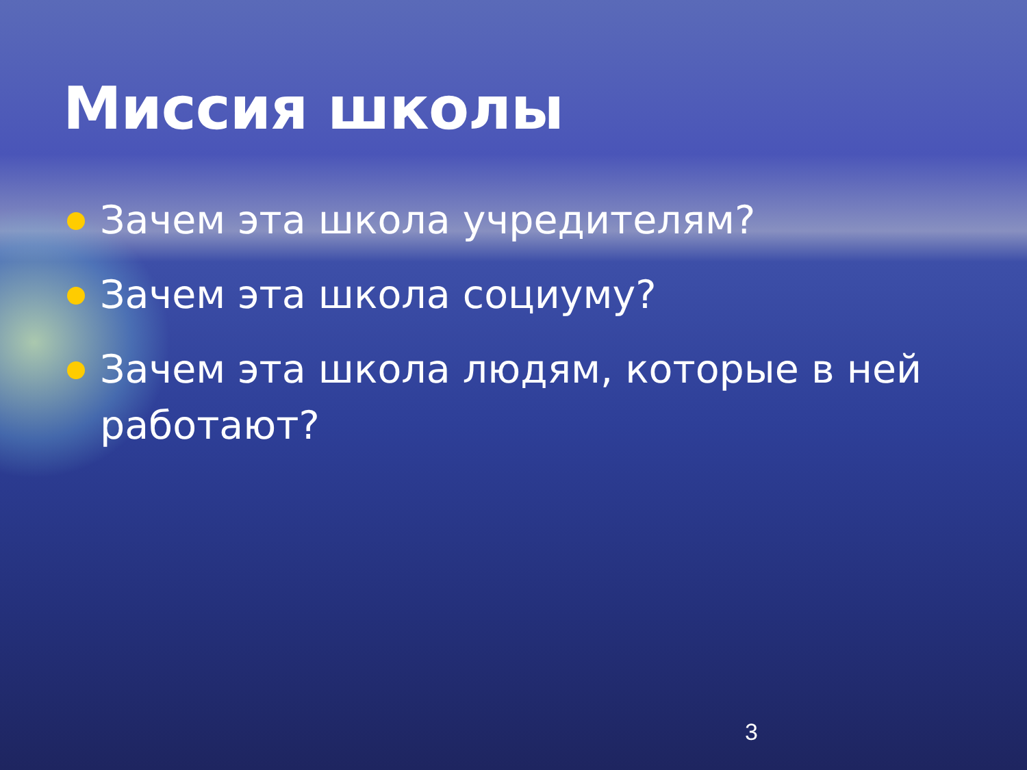Миссия школы
Зачем эта школа учредителям?
Зачем эта школа социуму?
Зачем эта школа людям, которые в ней работают?
3